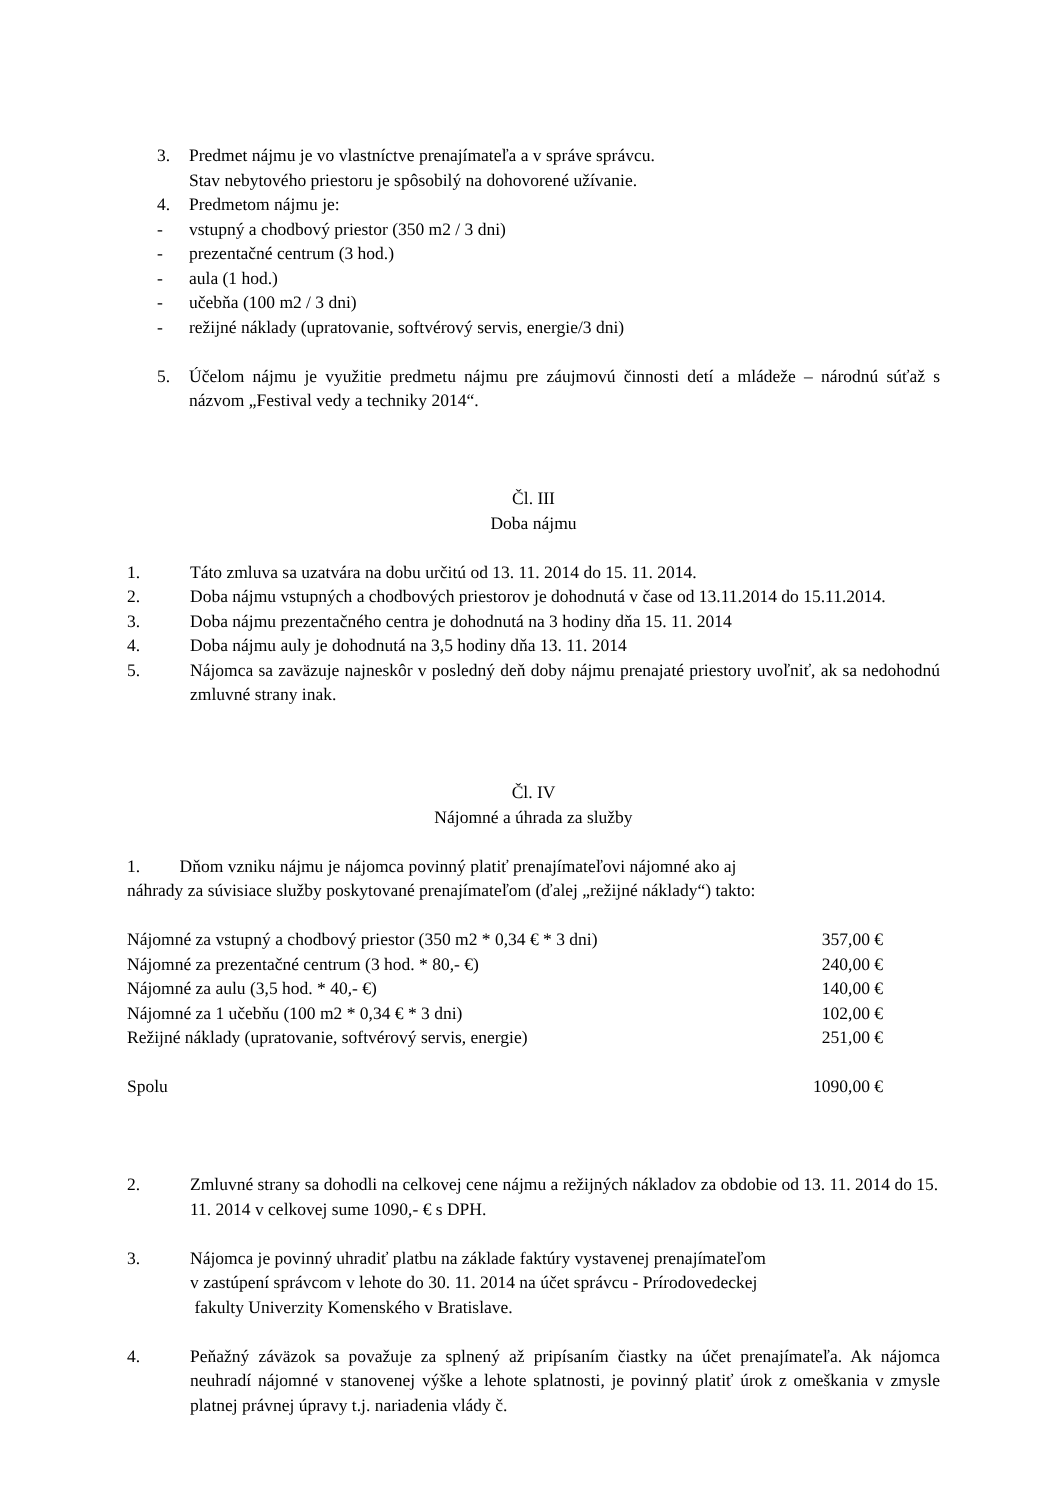3. Predmet nájmu je vo vlastníctve prenajímateľa a v správe správcu.
Stav nebytového priestoru je spôsobilý na dohovorené užívanie.
4. Predmetom nájmu je:
- vstupný a chodbový priestor (350 m2 / 3 dni)
- prezentačné centrum (3 hod.)
- aula (1 hod.)
- učebňa (100 m2 / 3 dni)
- režijné náklady (upratovanie, softvérový servis, energie/3 dni)
5. Účelom nájmu je využitie predmetu nájmu pre záujmovú činnosti detí a mládeže – národnú súťaž s názvom „Festival vedy a techniky 2014“.
Čl. III
Doba nájmu
1. Táto zmluva sa uzatvára na dobu určitú od 13. 11. 2014 do 15. 11. 2014.
2. Doba nájmu vstupných a chodbových priestorov je dohodnutá v čase od 13.11.2014 do 15.11.2014.
3. Doba nájmu prezentačného centra je dohodnutá na 3 hodiny dňa 15. 11. 2014
4. Doba nájmu auly je dohodnutá na 3,5 hodiny dňa 13. 11. 2014
5. Nájomca sa zaväzuje najneskôr v posledný deň doby nájmu prenajaté priestory uvoľniť, ak sa nedohodnú zmluvné strany inak.
Čl. IV
Nájomné a úhrada za služby
1. Dňom vzniku nájmu je nájomca povinný platiť prenajímateľovi nájomné ako aj
náhrady za súvisiace služby poskytované prenajímateľom (ďalej „režijné náklady“) takto:
| Nájomné za vstupný a chodbový priestor (350 m2 * 0,34 € * 3 dni) | 357,00 € |
| Nájomné za prezentačné centrum (3 hod. * 80,- €) | 240,00 € |
| Nájomné za aulu (3,5 hod. * 40,- €) | 140,00 € |
| Nájomné za 1 učebňu (100 m2 * 0,34 € * 3 dni) | 102,00 € |
| Režijné náklady (upratovanie, softvérový servis, energie) | 251,00 € |
| Spolu | 1090,00 € |
2. Zmluvné strany sa dohodli na celkovej cene nájmu a režijných nákladov za obdobie od 13. 11. 2014 do 15. 11. 2014 v celkovej sume 1090,- € s DPH.
3. Nájomca je povinný uhradiť platbu na základe faktúry vystavenej prenajímateľom
v zastúpení správcom v lehote do 30. 11. 2014 na účet správcu - Prírodovedeckej
fakulty Univerzity Komenského v Bratislave.
4. Peňažný záväzok sa považuje za splnený až pripísaním čiastky na účet prenajímateľa. Ak nájomca neuhradí nájomné v stanovenej výške a lehote splatnosti, je povinný platiť úrok z omeškania v zmysle platnej právnej úpravy t.j. nariadenia vlády č.